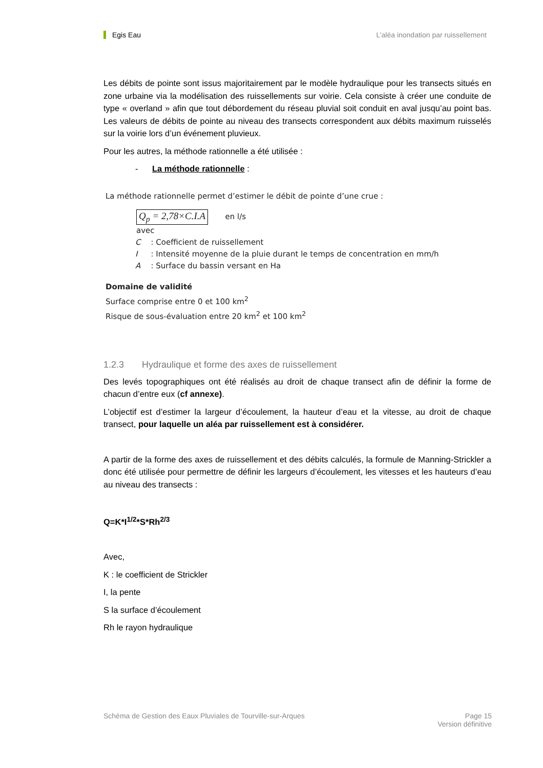Egis Eau L’aléa inondation par ruissellement
Les débits de pointe sont issus majoritairement par le modèle hydraulique pour les transects situés en zone urbaine via la modélisation des ruissellements sur voirie. Cela consiste à créer une conduite de type « overland » afin que tout débordement du réseau pluvial soit conduit en aval jusqu’au point bas. Les valeurs de débits de pointe au niveau des transects correspondent aux débits maximum ruisselés sur la voirie lors d’un événement pluvieux.
Pour les autres, la méthode rationnelle a été utilisée :
- La méthode rationnelle :
La méthode rationnelle permet d’estimer le débit de pointe d’une crue :
Q<sub>p</sub> = 2,78×C.I.A en l/s
avec
| C | : Coefficient de ruissellement |
| I | : Intensité moyenne de la pluie durant le temps de concentration en mm/h |
| A | : Surface du bassin versant en Ha |
Domaine de validité
Surface comprise entre 0 et 100 km<sup>2</sup>
Risque de sous-évaluation entre 20 km<sup>2</sup> et 100 km<sup>2</sup>
1.2.3 Hydraulique et forme des axes de ruissellement
Des levés topographiques ont été réalisés au droit de chaque transect afin de définir la forme de chacun d’entre eux (cf annexe).
L’objectif est d’estimer la largeur d’écoulement, la hauteur d’eau et la vitesse, au droit de chaque transect, pour laquelle un aléa par ruissellement est à considérer.
A partir de la forme des axes de ruissellement et des débits calculés, la formule de Manning-Strickler a donc été utilisée pour permettre de définir les largeurs d’écoulement, les vitesses et les hauteurs d’eau au niveau des transects :
Q=K*I<sup>1/2</sup>*S*Rh<sup>2/3</sup>
Avec,
K : le coefficient de Strickler
I, la pente
S la surface d’écoulement
Rh le rayon hydraulique
Schéma de Gestion des Eaux Pluviales de Tourville-sur-Arques Page 15
Version définitive